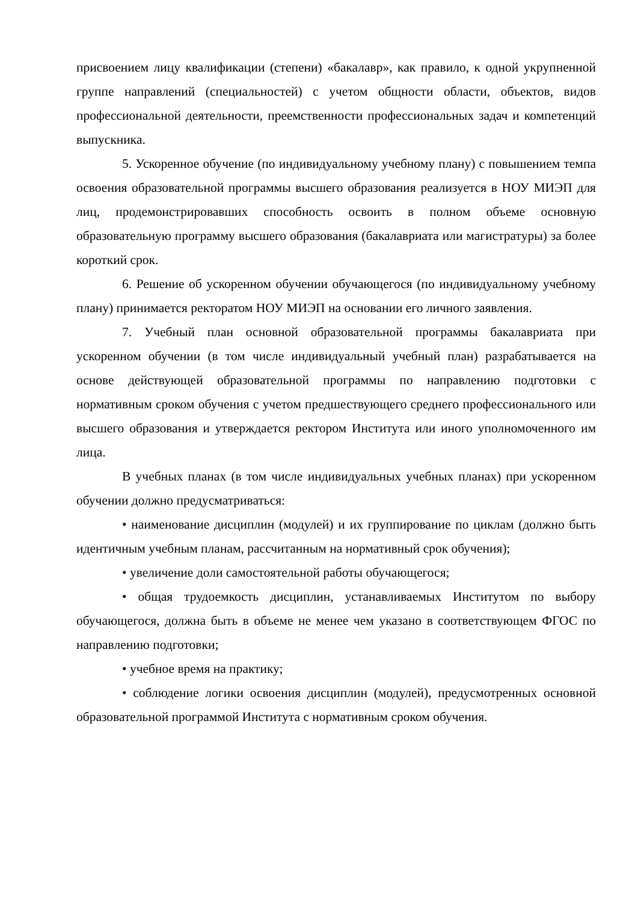присвоением лицу квалификации (степени) «бакалавр», как правило, к одной укрупненной группе направлений (специальностей) с учетом общности области, объектов, видов профессиональной деятельности, преемственности профессиональных задач и компетенций выпускника.
5. Ускоренное обучение (по индивидуальному учебному плану) с повышением темпа освоения образовательной программы высшего образования реализуется в НОУ МИЭП для лиц, продемонстрировавших способность освоить в полном объеме основную образовательную программу высшего образования (бакалавриата или магистратуры) за более короткий срок.
6. Решение об ускоренном обучении обучающегося (по индивидуальному учебному плану) принимается ректоратом НОУ МИЭП на основании его личного заявления.
7. Учебный план основной образовательной программы бакалавриата при ускоренном обучении (в том числе индивидуальный учебный план) разрабатывается на основе действующей образовательной программы по направлению подготовки с нормативным сроком обучения с учетом предшествующего среднего профессионального или высшего образования и утверждается ректором Института или иного уполномоченного им лица.
В учебных планах (в том числе индивидуальных учебных планах) при ускоренном обучении должно предусматриваться:
• наименование дисциплин (модулей) и их группирование по циклам (должно быть идентичным учебным планам, рассчитанным на нормативный срок обучения);
• увеличение доли самостоятельной работы обучающегося;
• общая трудоемкость дисциплин, устанавливаемых Институтом по выбору обучающегося, должна быть в объеме не менее чем указано в соответствующем ФГОС по направлению подготовки;
• учебное время на практику;
• соблюдение логики освоения дисциплин (модулей), предусмотренных основной образовательной программой Института с нормативным сроком обучения.